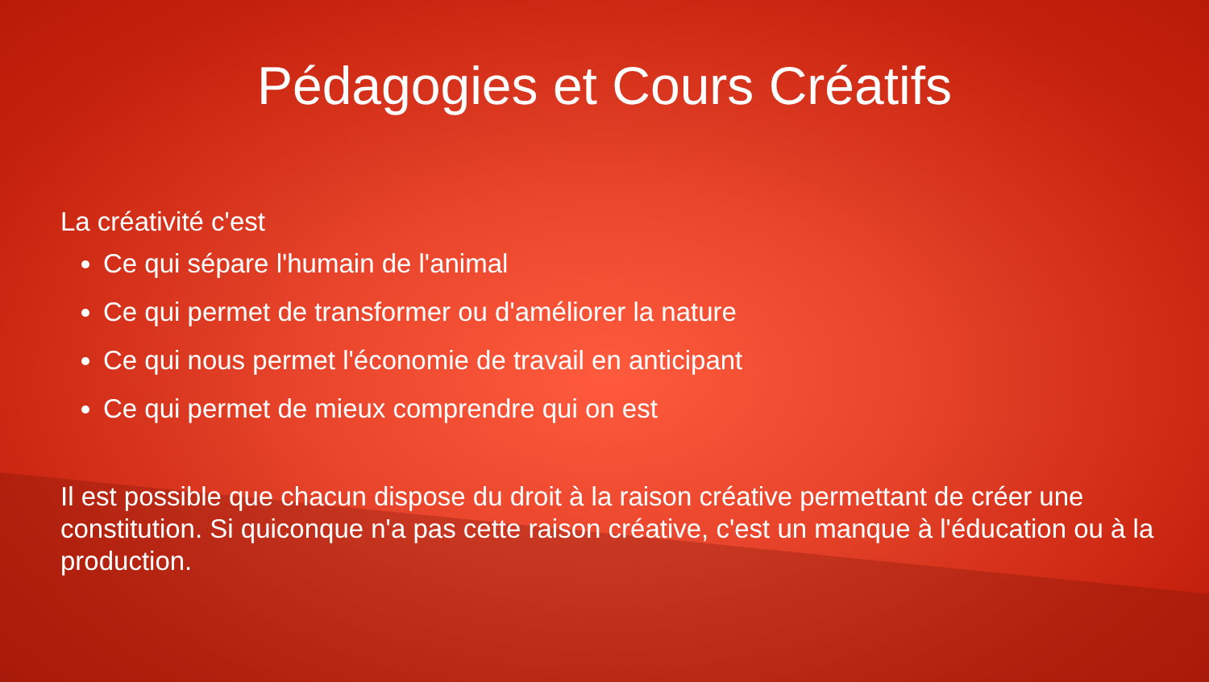Pédagogies et Cours Créatifs
La créativité c'est
Ce qui sépare l'humain de l'animal
Ce qui permet de transformer ou d'améliorer la nature
Ce qui nous permet l'économie de travail en anticipant
Ce qui permet de mieux comprendre qui on est
Il est possible que chacun dispose du droit à la raison créative permettant de créer une constitution. Si quiconque n'a pas cette raison créative, c'est un manque à l'éducation ou à la production.